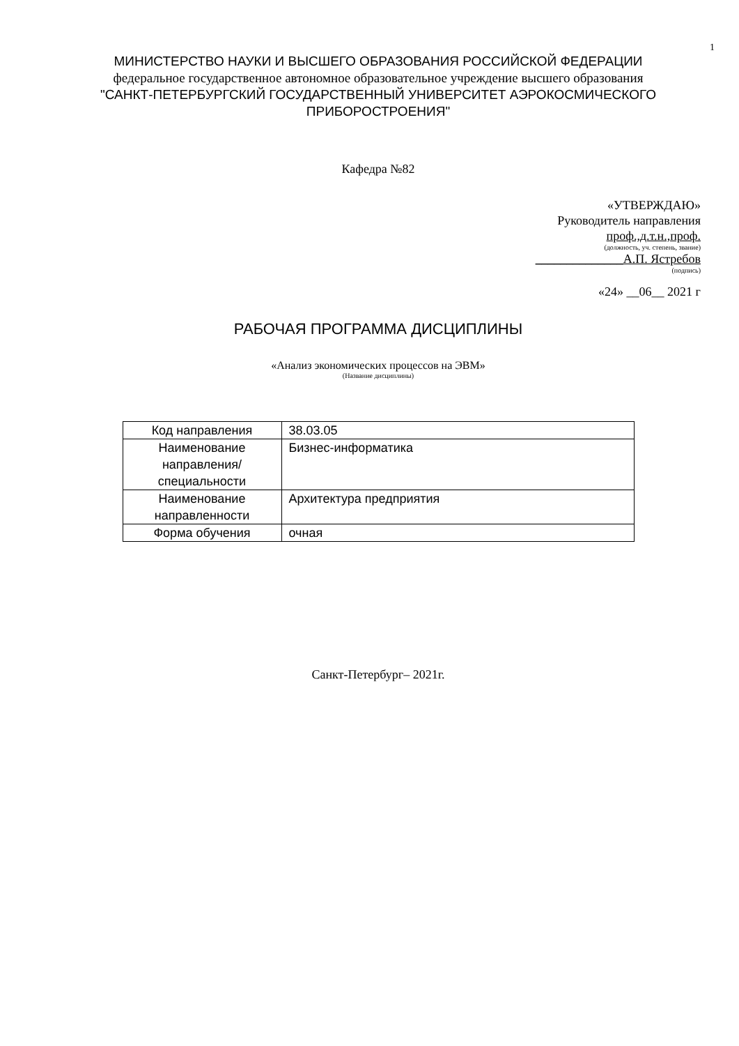1
МИНИСТЕРСТВО НАУКИ И ВЫСШЕГО ОБРАЗОВАНИЯ РОССИЙСКОЙ ФЕДЕРАЦИИ
федеральное государственное автономное образовательное учреждение высшего образования
"САНКТ-ПЕТЕРБУРГСКИЙ ГОСУДАРСТВЕННЫЙ УНИВЕРСИТЕТ АЭРОКОСМИЧЕСКОГО ПРИБОРОСТРОЕНИЯ"
Кафедра №82
«УТВЕРЖДАЮ»
Руководитель направления
проф.,д.т.н.,проф.
(должность, уч. степень, звание)
______________А.П. Ястребов
(подпись)
«24» __06__ 2021 г
РАБОЧАЯ ПРОГРАММА ДИСЦИПЛИНЫ
«Анализ экономических процессов на ЭВМ»
(Название дисциплины)
| Код направления | 38.03.05 |
| Наименование направления/ специальности | Бизнес-информатика |
| Наименование направленности | Архитектура предприятия |
| Форма обучения | очная |
Санкт-Петербург– 2021г.